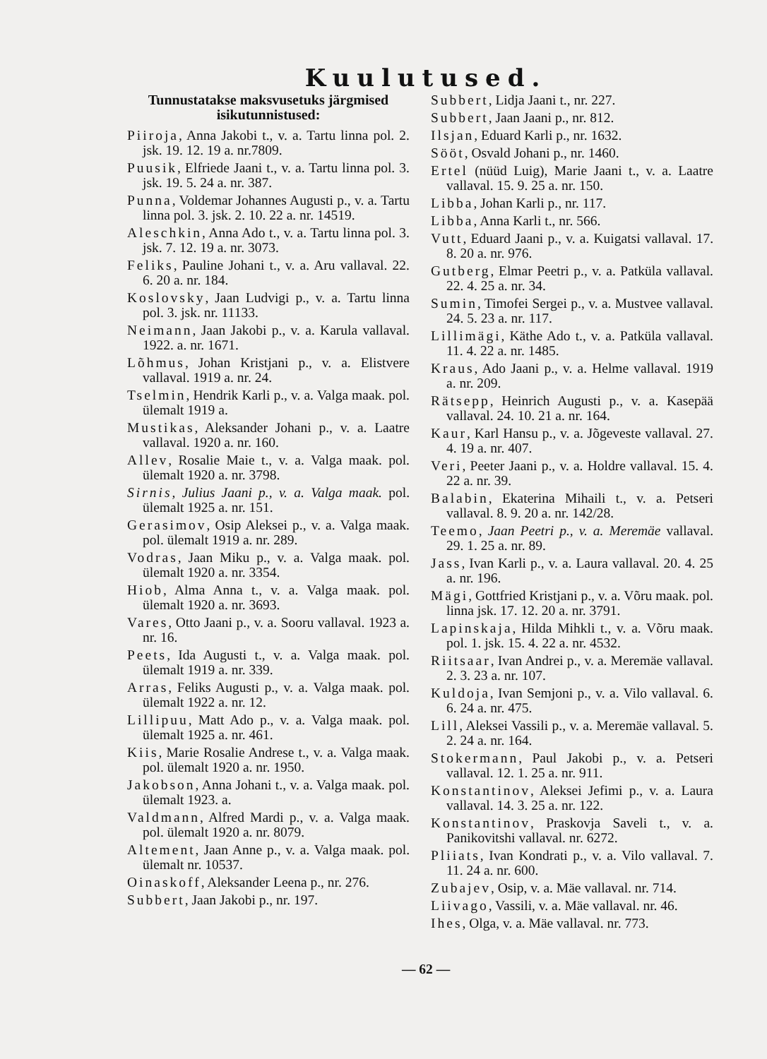Kuulutused.
Tunnustatakse maksvusetuks järgmised isikutunnistused:
Piiroja, Anna Jakobi t., v. a. Tartu linna pol. 2. jsk. 19. 12. 19 a. nr.7809.
Puusik, Elfriede Jaani t., v. a. Tartu linna pol. 3. jsk. 19. 5. 24 a. nr. 387.
Punna, Voldemar Johannes Augusti p., v. a. Tartu linna pol. 3. jsk. 2. 10. 22 a. nr. 14519.
Aleschkin, Anna Ado t., v. a. Tartu linna pol. 3. jsk. 7. 12. 19 a. nr. 3073.
Feliks, Pauline Johani t., v. a. Aru vallaval. 22. 6. 20 a. nr. 184.
Koslovsky, Jaan Ludvigi p., v. a. Tartu linna pol. 3. jsk. nr. 11133.
Neimann, Jaan Jakobi p., v. a. Karula vallaval. 1922. a. nr. 1671.
Lõhmus, Johan Kristjani p., v. a. Elistvere vallaval. 1919 a. nr. 24.
Tselmin, Hendrik Karli p., v. a. Valga maak. pol. ülemalt 1919 a.
Mustikas, Aleksander Johani p., v. a. Laatre vallaval. 1920 a. nr. 160.
Allev, Rosalie Maie t., v. a. Valga maak. pol. ülemalt 1920 a. nr. 3798.
Sirnis, Julius Jaani p., v. a. Valga maak. pol. ülemalt 1925 a. nr. 151.
Gerasimov, Osip Aleksei p., v. a. Valga maak. pol. ülemalt 1919 a. nr. 289.
Vodras, Jaan Miku p., v. a. Valga maak. pol. ülemalt 1920 a. nr. 3354.
Hiob, Alma Anna t., v. a. Valga maak. pol. ülemalt 1920 a. nr. 3693.
Vares, Otto Jaani p., v. a. Sooru vallaval. 1923 a. nr. 16.
Peets, Ida Augusti t., v. a. Valga maak. pol. ülemalt 1919 a. nr. 339.
Arras, Feliks Augusti p., v. a. Valga maak. pol. ülemalt 1922 a. nr. 12.
Lillipuu, Matt Ado p., v. a. Valga maak. pol. ülemalt 1925 a. nr. 461.
Kiis, Marie Rosalie Andrese t., v. a. Valga maak. pol. ülemalt 1920 a. nr. 1950.
Jakobson, Anna Johani t., v. a. Valga maak. pol. ülemalt 1923. a.
Valdmann, Alfred Mardi p., v. a. Valga maak. pol. ülemalt 1920 a. nr. 8079.
Altement, Jaan Anne p., v. a. Valga maak. pol. ülemalt nr. 10537.
Oinaskoff, Aleksander Leena p., nr. 276.
Subbert, Jaan Jakobi p., nr. 197.
Subbert, Lidja Jaani t., nr. 227.
Subbert, Jaan Jaani p., nr. 812.
Ilsjan, Eduard Karli p., nr. 1632.
Sööt, Osvald Johani p., nr. 1460.
Ertel (nüüd Luig), Marie Jaani t., v. a. Laatre vallaval. 15. 9. 25 a. nr. 150.
Libba, Johan Karli p., nr. 117.
Libba, Anna Karli t., nr. 566.
Vutt, Eduard Jaani p., v. a. Kuigatsi vallaval. 17. 8. 20 a. nr. 976.
Gutberg, Elmar Peetri p., v. a. Patküla vallaval. 22. 4. 25 a. nr. 34.
Sumin, Timofei Sergei p., v. a. Mustvee vallaval. 24. 5. 23 a. nr. 117.
Lillimägi, Käthe Ado t., v. a. Patküla vallaval. 11. 4. 22 a. nr. 1485.
Kraus, Ado Jaani p., v. a. Helme vallaval. 1919 a. nr. 209.
Rätsepp, Heinrich Augusti p., v. a. Kasepää vallaval. 24. 10. 21 a. nr. 164.
Kaur, Karl Hansu p., v. a. Jõgeveste vallaval. 27. 4. 19 a. nr. 407.
Veri, Peeter Jaani p., v. a. Holdre vallaval. 15. 4. 22 a. nr. 39.
Balabin, Ekaterina Mihaili t., v. a. Petseri vallaval. 8. 9. 20 a. nr. 142/28.
Teemo, Jaan Peetri p., v. a. Meremäe vallaval. 29. 1. 25 a. nr. 89.
Jass, Ivan Karli p., v. a. Laura vallaval. 20. 4. 25 a. nr. 196.
Mägi, Gottfried Kristjani p., v. a. Võru maak. pol. linna jsk. 17. 12. 20 a. nr. 3791.
Lapinskaja, Hilda Mihkli t., v. a. Võru maak. pol. 1. jsk. 15. 4. 22 a. nr. 4532.
Riitsaar, Ivan Andrei p., v. a. Meremäe vallaval. 2. 3. 23 a. nr. 107.
Kuldoja, Ivan Semjoni p., v. a. Vilo vallaval. 6. 6. 24 a. nr. 475.
Lill, Aleksei Vassili p., v. a. Meremäe vallaval. 5. 2. 24 a. nr. 164.
Stokermann, Paul Jakobi p., v. a. Petseri vallaval. 12. 1. 25 a. nr. 911.
Konstantinov, Aleksei Jefimi p., v. a. Laura vallaval. 14. 3. 25 a. nr. 122.
Konstantinov, Praskovja Saveli t., v. a. Panikovitshi vallaval. nr. 6272.
Pliiats, Ivan Kondrati p., v. a. Vilo vallaval. 7. 11. 24 a. nr. 600.
Zubajev, Osip, v. a. Mäe vallaval. nr. 714.
Liivago, Vassili, v. a. Mäe vallaval. nr. 46.
Ihes, Olga, v. a. Mäe vallaval. nr. 773.
— 62 —